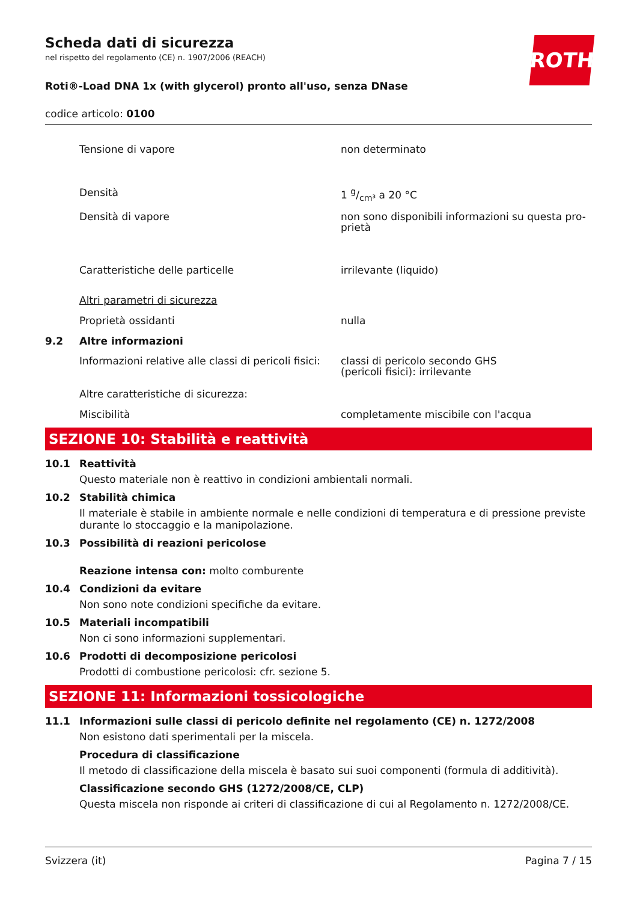ROTH
Scheda dati di sicurezza
nel rispetto del regolamento (CE) n. 1907/2006 (REACH)
Roti®-Load DNA 1x (with glycerol) pronto all'uso, senza DNase
codice articolo: 0100
Tensione di vapore non determinato
Densità 1 g/cm³ a 20 °C
Densità di vapore non sono disponibili informazioni su questa pro-
prietà
Caratteristiche delle particelle irrilevante (liquido)
Altri parametri di sicurezza
Proprietà ossidanti nulla
9.2 Altre informazioni
Informazioni relative alle classi di pericoli fisici: classi di pericolo secondo GHS
(pericoli fisici): irrilevante
Altre caratteristiche di sicurezza:
Miscibilità completamente miscibile con l'acqua
SEZIONE 10: Stabilità e reattività
10.1 Reattività
Questo materiale non è reattivo in condizioni ambientali normali.
10.2 Stabilità chimica
Il materiale è stabile in ambiente normale e nelle condizioni di temperatura e di pressione previste durante lo stoccaggio e la manipolazione.
10.3 Possibilità di reazioni pericolose
Reazione intensa con: molto comburente
10.4 Condizioni da evitare
Non sono note condizioni specifiche da evitare.
10.5 Materiali incompatibili
Non ci sono informazioni supplementari.
10.6 Prodotti di decomposizione pericolosi
Prodotti di combustione pericolosi: cfr. sezione 5.
SEZIONE 11: Informazioni tossicologiche
11.1 Informazioni sulle classi di pericolo definite nel regolamento (CE) n. 1272/2008
Non esistono dati sperimentali per la miscela.
Procedura di classificazione
Il metodo di classificazione della miscela è basato sui suoi componenti (formula di additività).
Classificazione secondo GHS (1272/2008/CE, CLP)
Questa miscela non risponde ai criteri di classificazione di cui al Regolamento n. 1272/2008/CE.
Svizzera (it) Pagina 7 / 15